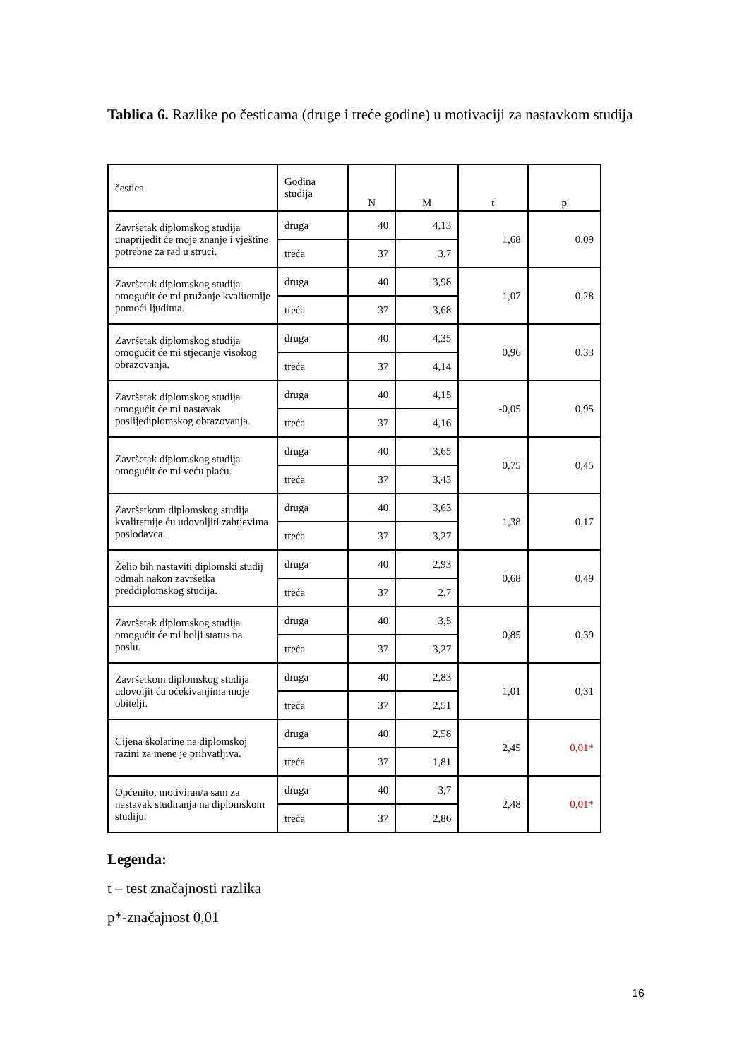Tablica 6. Razlike po česticama (druge i treće godine) u motivaciji za nastavkom studija
| čestica | Godina studija | N | M | t | p |
| --- | --- | --- | --- | --- | --- |
| Završetak diplomskog studija unaprijedit će moje znanje i vještine potrebne za rad u struci. | druga | 40 | 4,13 | 1,68 | 0,09 |
| | treća | 37 | 3,7 | | |
| Završetak diplomskog studija omogućit će mi pružanje kvalitetnije pomoći ljudima. | druga | 40 | 3,98 | 1,07 | 0,28 |
| | treća | 37 | 3,68 | | |
| Završetak diplomskog studija omogućit će mi stjecanje visokog obrazovanja. | druga | 40 | 4,35 | 0,96 | 0,33 |
| | treća | 37 | 4,14 | | |
| Završetak diplomskog studija omogućit će mi nastavak poslijediplomskog obrazovanja. | druga | 40 | 4,15 | -0,05 | 0,95 |
| | treća | 37 | 4,16 | | |
| Završetak diplomskog studija omogućit će mi veću plaću. | druga | 40 | 3,65 | 0,75 | 0,45 |
| | treća | 37 | 3,43 | | |
| Završetkom diplomskog studija kvalitetnije ću udovoljiti zahtjevima poslodavca. | druga | 40 | 3,63 | 1,38 | 0,17 |
| | treća | 37 | 3,27 | | |
| Želio bih nastaviti diplomski studij odmah nakon završetka preddiplomskog studija. | druga | 40 | 2,93 | 0,68 | 0,49 |
| | treća | 37 | 2,7 | | |
| Završetak diplomskog studija omogućit će mi bolji status na poslu. | druga | 40 | 3,5 | 0,85 | 0,39 |
| | treća | 37 | 3,27 | | |
| Završetkom diplomskog studija udovoljit ću očekivanjima moje obitelji. | druga | 40 | 2,83 | 1,01 | 0,31 |
| | treća | 37 | 2,51 | | |
| Cijena školarine na diplomskoj razini za mene je prihvatljiva. | druga | 40 | 2,58 | 2,45 | 0,01* |
| | treća | 37 | 1,81 | | |
| Općenito, motiviran/a sam za nastavak studiranja na diplomskom studiju. | druga | 40 | 3,7 | 2,48 | 0,01* |
| | treća | 37 | 2,86 | | |
Legenda:
t – test značajnosti razlika
p*-značajnost 0,01
16